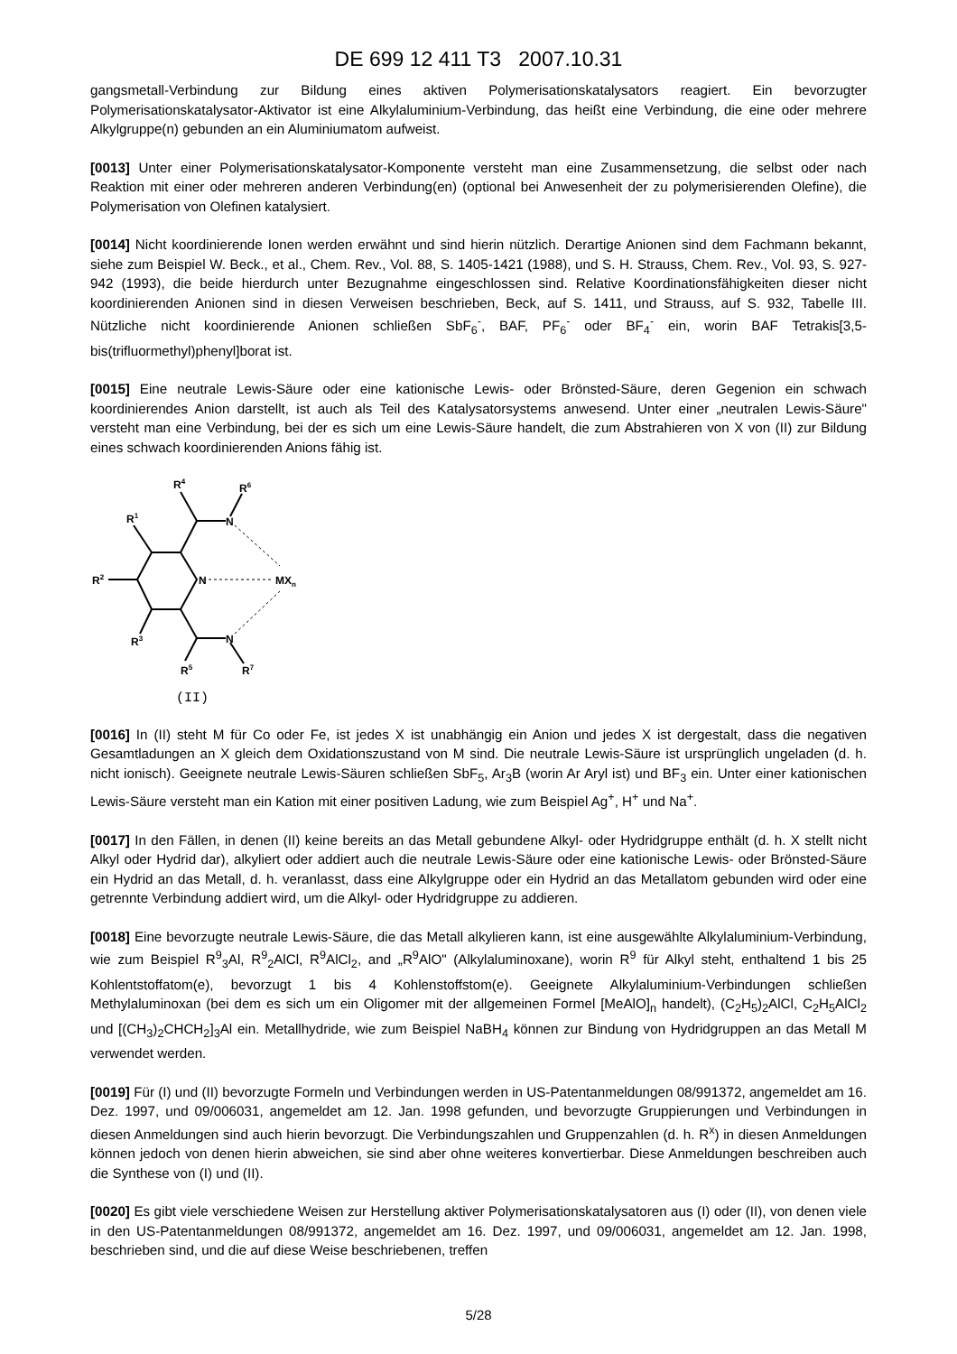DE 699 12 411 T3 2007.10.31
gangsmetall-Verbindung zur Bildung eines aktiven Polymerisationskatalysators reagiert. Ein bevorzugter Polymerisationskatalysator-Aktivator ist eine Alkylaluminium-Verbindung, das heißt eine Verbindung, die eine oder mehrere Alkylgruppe(n) gebunden an ein Aluminiumatom aufweist.
[0013] Unter einer Polymerisationskatalysator-Komponente versteht man eine Zusammensetzung, die selbst oder nach Reaktion mit einer oder mehreren anderen Verbindung(en) (optional bei Anwesenheit der zu polymerisierenden Olefine), die Polymerisation von Olefinen katalysiert.
[0014] Nicht koordinierende Ionen werden erwähnt und sind hierin nützlich. Derartige Anionen sind dem Fachmann bekannt, siehe zum Beispiel W. Beck., et al., Chem. Rev., Vol. 88, S. 1405-1421 (1988), und S. H. Strauss, Chem. Rev., Vol. 93, S. 927-942 (1993), die beide hierdurch unter Bezugnahme eingeschlossen sind. Relative Koordinationsfähigkeiten dieser nicht koordinierenden Anionen sind in diesen Verweisen beschrieben, Beck, auf S. 1411, und Strauss, auf S. 932, Tabelle III. Nützliche nicht koordinierende Anionen schließen SbF<sub>6</sub><sup>-</sup>, BAF, PF<sub>6</sub><sup>-</sup> oder BF<sub>4</sub><sup>-</sup> ein, worin BAF Tetrakis[3,5-bis(trifluormethyl)phenyl]borat ist.
[0015] Eine neutrale Lewis-Säure oder eine kationische Lewis- oder Brönsted-Säure, deren Gegenion ein schwach koordinierendes Anion darstellt, ist auch als Teil des Katalysatorsystems anwesend. Unter einer „neutralen Lewis-Säure" versteht man eine Verbindung, bei der es sich um eine Lewis-Säure handelt, die zum Abstrahieren von X von (II) zur Bildung eines schwach koordinierenden Anions fähig ist.
R4
R6
R1
N
R2
N
MXn
R3
N
R5
R7
(II)
[0016] In (II) steht M für Co oder Fe, ist jedes X ist unabhängig ein Anion und jedes X ist dergestalt, dass die negativen Gesamtladungen an X gleich dem Oxidationszustand von M sind. Die neutrale Lewis-Säure ist ursprünglich ungeladen (d. h. nicht ionisch). Geeignete neutrale Lewis-Säuren schließen SbF<sub>5</sub>, Ar<sub>3</sub>B (worin Ar Aryl ist) und BF<sub>3</sub> ein. Unter einer kationischen Lewis-Säure versteht man ein Kation mit einer positiven Ladung, wie zum Beispiel Ag<sup>+</sup>, H<sup>+</sup> und Na<sup>+</sup>.
[0017] In den Fällen, in denen (II) keine bereits an das Metall gebundene Alkyl- oder Hydridgruppe enthält (d. h. X stellt nicht Alkyl oder Hydrid dar), alkyliert oder addiert auch die neutrale Lewis-Säure oder eine kationische Lewis- oder Brönsted-Säure ein Hydrid an das Metall, d. h. veranlasst, dass eine Alkylgruppe oder ein Hydrid an das Metallatom gebunden wird oder eine getrennte Verbindung addiert wird, um die Alkyl- oder Hydridgruppe zu addieren.
[0018] Eine bevorzugte neutrale Lewis-Säure, die das Metall alkylieren kann, ist eine ausgewählte Alkylaluminium-Verbindung, wie zum Beispiel R<sup>9</sup><sub>3</sub>Al, R<sup>9</sup><sub>2</sub>AlCl, R<sup>9</sup>AlCl<sub>2</sub>, and „R<sup>9</sup>AlO" (Alkylaluminoxane), worin R<sup>9</sup> für Alkyl steht, enthaltend 1 bis 25 Kohlentstoffatom(e), bevorzugt 1 bis 4 Kohlenstoffstom(e). Geeignete Alkylaluminium-Verbindungen schließen Methylaluminoxan (bei dem es sich um ein Oligomer mit der allgemeinen Formel [MeAlO]<sub>n</sub> handelt), (C<sub>2</sub>H<sub>5</sub>)<sub>2</sub>AlCl, C<sub>2</sub>H<sub>5</sub>AlCl<sub>2</sub> und [(CH<sub>3</sub>)<sub>2</sub>CHCH<sub>2</sub>]<sub>3</sub>Al ein. Metallhydride, wie zum Beispiel NaBH<sub>4</sub> können zur Bindung von Hydridgruppen an das Metall M verwendet werden.
[0019] Für (I) und (II) bevorzugte Formeln und Verbindungen werden in US-Patentanmeldungen 08/991372, angemeldet am 16. Dez. 1997, und 09/006031, angemeldet am 12. Jan. 1998 gefunden, und bevorzugte Gruppierungen und Verbindungen in diesen Anmeldungen sind auch hierin bevorzugt. Die Verbindungszahlen und Gruppenzahlen (d. h. R<sup>x</sup>) in diesen Anmeldungen können jedoch von denen hierin abweichen, sie sind aber ohne weiteres konvertierbar. Diese Anmeldungen beschreiben auch die Synthese von (I) und (II).
[0020] Es gibt viele verschiedene Weisen zur Herstellung aktiver Polymerisationskatalysatoren aus (I) oder (II), von denen viele in den US-Patentanmeldungen 08/991372, angemeldet am 16. Dez. 1997, und 09/006031, angemeldet am 12. Jan. 1998, beschrieben sind, und die auf diese Weise beschriebenen, treffen
5/28